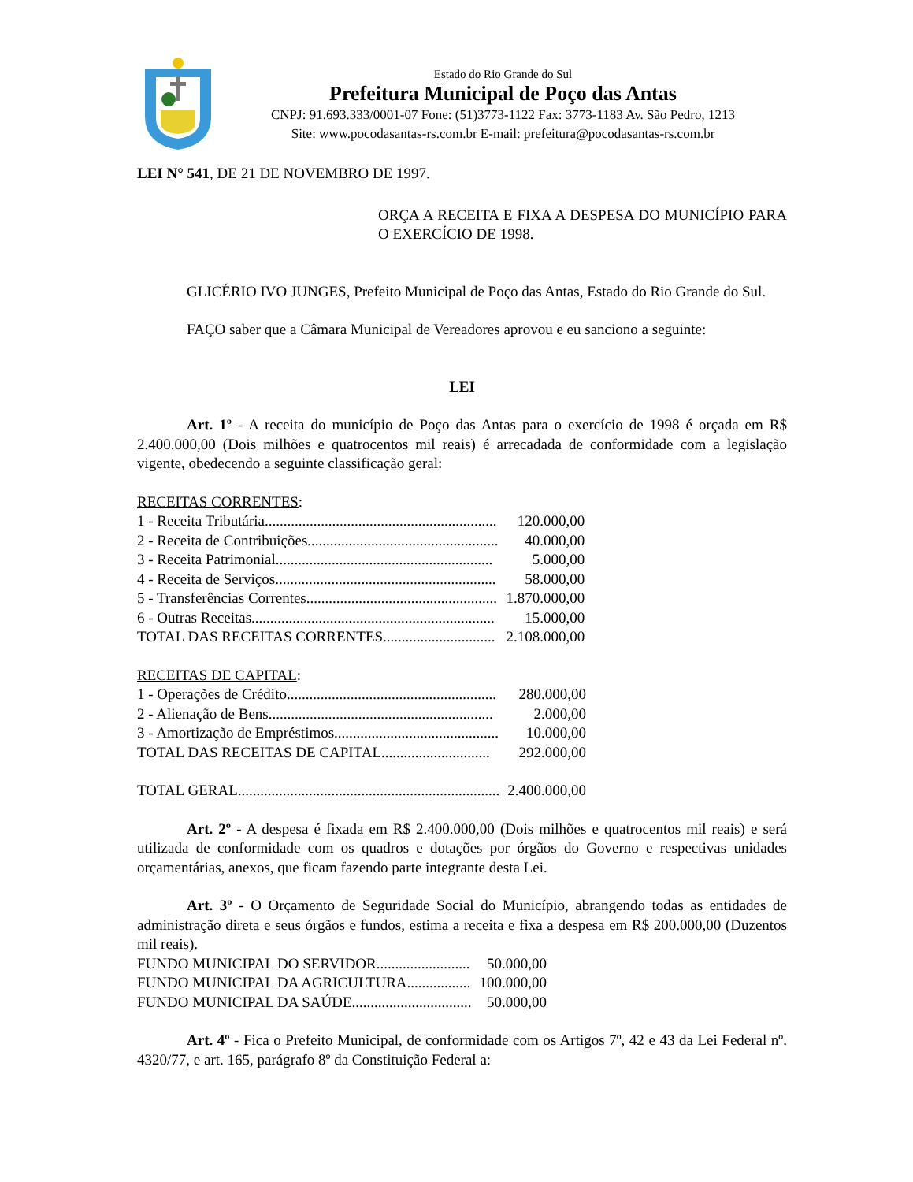Estado do Rio Grande do Sul
Prefeitura Municipal de Poço das Antas
CNPJ: 91.693.333/0001-07 Fone: (51)3773-1122 Fax: 3773-1183 Av. São Pedro, 1213
Site: www.pocodasantas-rs.com.br E-mail: prefeitura@pocodasantas-rs.com.br
LEI N° 541, DE 21 DE NOVEMBRO DE 1997.
ORÇA A RECEITA E FIXA A DESPESA DO MUNICÍPIO PARA O EXERCÍCIO DE 1998.
GLICÉRIO IVO JUNGES, Prefeito Municipal de Poço das Antas, Estado do Rio Grande do Sul.
FAÇO saber que a Câmara Municipal de Vereadores aprovou e eu sanciono a seguinte:
LEI
Art. 1º - A receita do município de Poço das Antas para o exercício de 1998 é orçada em R$ 2.400.000,00 (Dois milhões e quatrocentos mil reais) é arrecadada de conformidade com a legislação vigente, obedecendo a seguinte classificação geral:
RECEITAS CORRENTES:
| 1 - Receita Tributária.............................................................. | 120.000,00 |
| 2 - Receita de Contribuições................................................... | 40.000,00 |
| 3 - Receita Patrimonial.......................................................... | 5.000,00 |
| 4 - Receita de Serviços........................................................... | 58.000,00 |
| 5 - Transferências Correntes................................................... | 1.870.000,00 |
| 6 - Outras Receitas................................................................. | 15.000,00 |
| TOTAL DAS RECEITAS CORRENTES.............................. | 2.108.000,00 |
RECEITAS DE CAPITAL:
| 1 - Operações de Crédito........................................................ | 280.000,00 |
| 2 - Alienação de Bens............................................................ | 2.000,00 |
| 3 - Amortização de Empréstimos............................................ | 10.000,00 |
| TOTAL DAS RECEITAS DE CAPITAL............................. | 292.000,00 |
| TOTAL GERAL...................................................................... | 2.400.000,00 |
Art. 2º - A despesa é fixada em R$ 2.400.000,00 (Dois milhões e quatrocentos mil reais) e será utilizada de conformidade com os quadros e dotações por órgãos do Governo e respectivas unidades orçamentárias, anexos, que ficam fazendo parte integrante desta Lei.
Art. 3º - O Orçamento de Seguridade Social do Município, abrangendo todas as entidades de administração direta e seus órgãos e fundos, estima a receita e fixa a despesa em R$ 200.000,00 (Duzentos mil reais).
| FUNDO MUNICIPAL DO SERVIDOR......................... | 50.000,00 |
| FUNDO MUNICIPAL DA AGRICULTURA................. | 100.000,00 |
| FUNDO MUNICIPAL DA SAÚDE................................ | 50.000,00 |
Art. 4º - Fica o Prefeito Municipal, de conformidade com os Artigos 7º, 42 e 43 da Lei Federal nº. 4320/77, e art. 165, parágrafo 8º da Constituição Federal a: